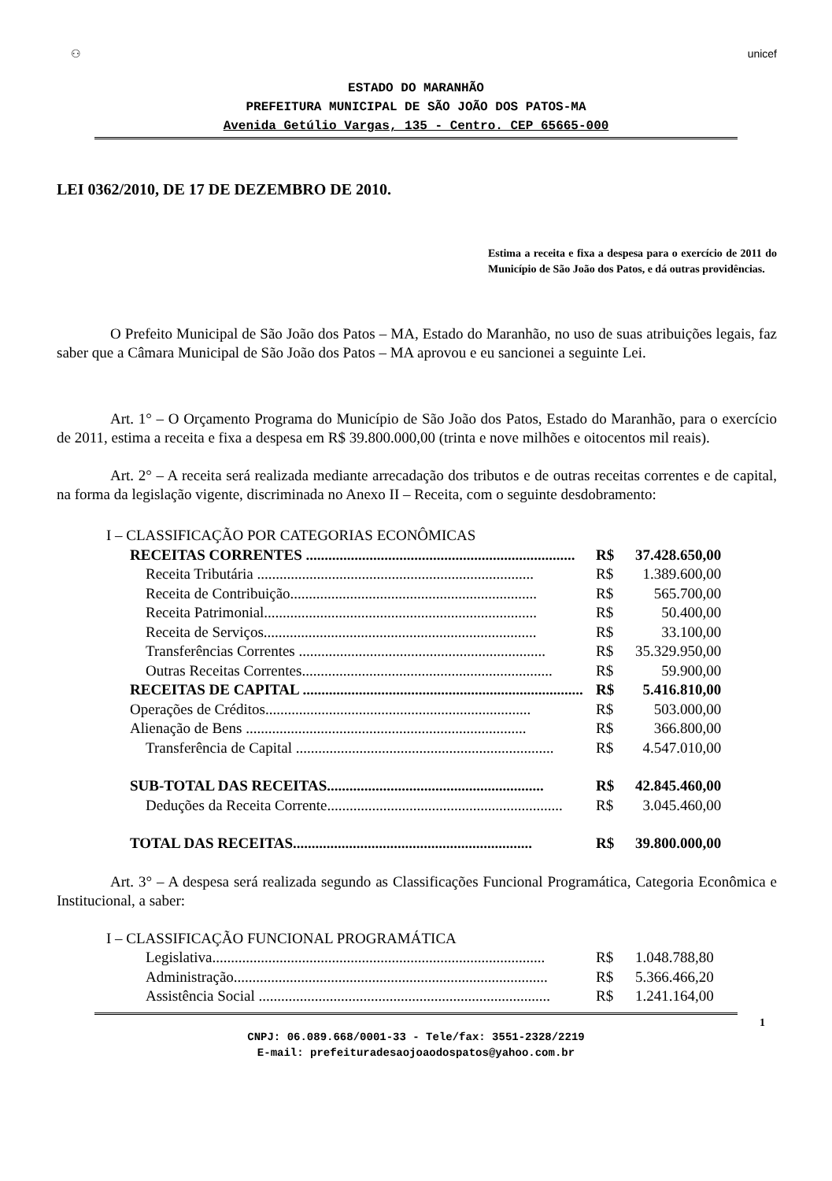⚇ unicef
ESTADO DO MARANHÃO
PREFEITURA MUNICIPAL DE SÃO JOÃO DOS PATOS-MA
Avenida Getúlio Vargas, 135 - Centro. CEP 65665-000
LEI 0362/2010, DE 17 DE DEZEMBRO DE 2010.
Estima a receita e fixa a despesa para o exercício de 2011 do Município de São João dos Patos, e dá outras providências.
O Prefeito Municipal de São João dos Patos – MA, Estado do Maranhão, no uso de suas atribuições legais, faz saber que a Câmara Municipal de São João dos Patos – MA aprovou e eu sancionei a seguinte Lei.
Art. 1° – O Orçamento Programa do Município de São João dos Patos, Estado do Maranhão, para o exercício de 2011, estima a receita e fixa a despesa em R$ 39.800.000,00 (trinta e nove milhões e oitocentos mil reais).
Art. 2° – A receita será realizada mediante arrecadação dos tributos e de outras receitas correntes e de capital, na forma da legislação vigente, discriminada no Anexo II – Receita, com o seguinte desdobramento:
| I – CLASSIFICAÇÃO POR CATEGORIAS ECONÔMICAS | | |
| RECEITAS CORRENTES ........................................................................ | R$ | 37.428.650,00 |
| Receita Tributária .......................................................................... | R$ | 1.389.600,00 |
| Receita de Contribuição.................................................................. | R$ | 565.700,00 |
| Receita Patrimonial......................................................................... | R$ | 50.400,00 |
| Receita de Serviços......................................................................... | R$ | 33.100,00 |
| Transferências Correntes .................................................................. | R$ | 35.329.950,00 |
| Outras Receitas Correntes................................................................... | R$ | 59.900,00 |
| RECEITAS DE CAPITAL ........................................................................... | R$ | 5.416.810,00 |
| Operações de Créditos....................................................................... | R$ | 503.000,00 |
| Alienação de Bens ........................................................................... | R$ | 366.800,00 |
| Transferência de Capital ..................................................................... | R$ | 4.547.010,00 |
| SUB-TOTAL DAS RECEITAS.......................................................... | R$ | 42.845.460,00 |
| Deduções da Receita Corrente............................................................... | R$ | 3.045.460,00 |
| TOTAL DAS RECEITAS................................................................ | R$ | 39.800.000,00 |
Art. 3° – A despesa será realizada segundo as Classificações Funcional Programática, Categoria Econômica e Institucional, a saber:
| I – CLASSIFICAÇÃO FUNCIONAL PROGRAMÁTICA | | |
| Legislativa......................................................................................... | R$ | 1.048.788,80 |
| Administração.................................................................................... | R$ | 5.366.466,20 |
| Assistência Social .............................................................................. | R$ | 1.241.164,00 |
1
CNPJ: 06.089.668/0001-33 - Tele/fax: 3551-2328/2219
E-mail: prefeituradesaojoaodospatos@yahoo.com.br